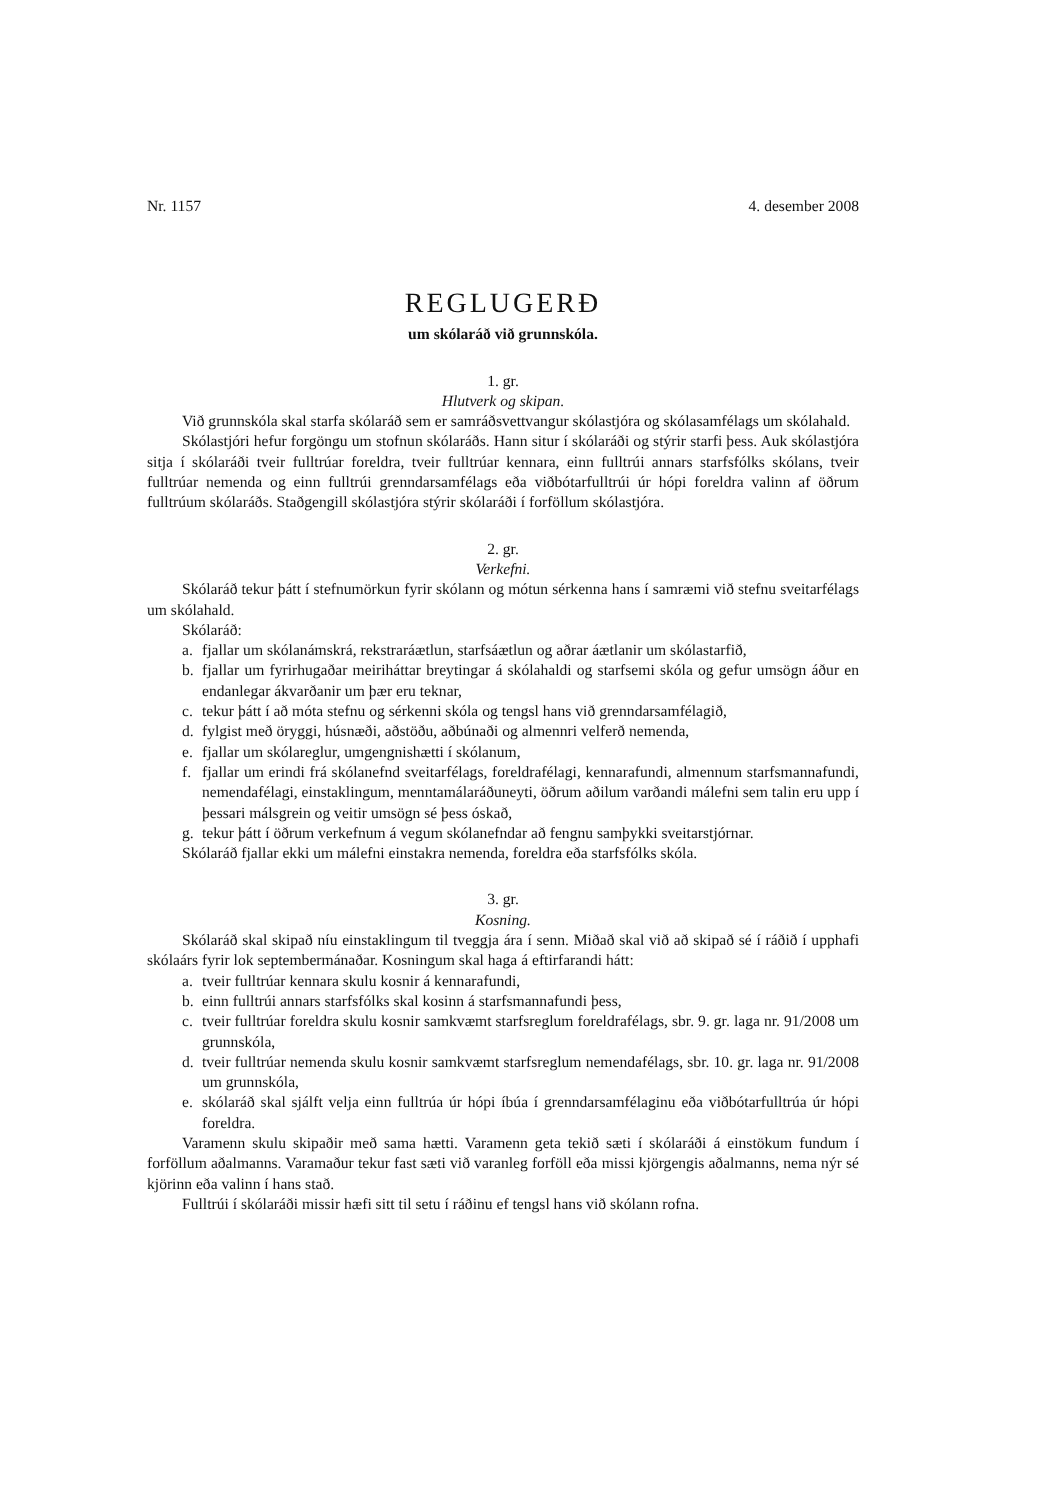Nr. 1157 4. desember 2008
REGLUGERÐ
um skólaráð við grunnskóla.
1. gr.
Hlutverk og skipan.
Við grunnskóla skal starfa skólaráð sem er samráðsvettvangur skólastjóra og skóla­samfélags um skólahald.
Skólastjóri hefur forgöngu um stofnun skólaráðs. Hann situr í skólaráði og stýrir starfi þess. Auk skólastjóra sitja í skólaráði tveir fulltrúar foreldra, tveir fulltrúar kennara, einn fulltrúi annars starfsfólks skólans, tveir fulltrúar nemenda og einn fulltrúi grenndarsamfélags eða viðbótarfulltrúi úr hópi foreldra valinn af öðrum fulltrúum skólaráðs. Staðgengill skólastjóra stýrir skólaráði í forföllum skólastjóra.
2. gr.
Verkefni.
Skólaráð tekur þátt í stefnumörkun fyrir skólann og mótun sérkenna hans í samræmi við stefnu sveitarfélags um skólahald.
Skólaráð:
a. fjallar um skólanámskrá, rekstraráætlun, starfsáætlun og aðrar áætlanir um skólastarfið,
b. fjallar um fyrirhugaðar meiriháttar breytingar á skólahaldi og starfsemi skóla og gefur umsögn áður en endanlegar ákvarðanir um þær eru teknar,
c. tekur þátt í að móta stefnu og sérkenni skóla og tengsl hans við grenndarsamfélagið,
d. fylgist með öryggi, húsnæði, aðstöðu, aðbúnaði og almennri velferð nemenda,
e. fjallar um skólareglur, umgengnishætti í skólanum,
f. fjallar um erindi frá skólanefnd sveitarfélags, foreldrafélagi, kennarafundi, almennum starfsmannafundi, nemendafélagi, einstaklingum, menntamálaráðuneyti, öðrum aðilum varðandi málefni sem talin eru upp í þessari málsgrein og veitir umsögn sé þess óskað,
g. tekur þátt í öðrum verkefnum á vegum skólanefndar að fengnu samþykki sveitar­stjórnar.
Skólaráð fjallar ekki um málefni einstakra nemenda, foreldra eða starfsfólks skóla.
3. gr.
Kosning.
Skólaráð skal skipað níu einstaklingum til tveggja ára í senn. Miðað skal við að skipað sé í ráðið í upphafi skólaárs fyrir lok septembermánaðar. Kosningum skal haga á eftirfarandi hátt:
a. tveir fulltrúar kennara skulu kosnir á kennarafundi,
b. einn fulltrúi annars starfsfólks skal kosinn á starfsmannafundi þess,
c. tveir fulltrúar foreldra skulu kosnir samkvæmt starfsreglum foreldrafélags, sbr. 9. gr. laga nr. 91/2008 um grunnskóla,
d. tveir fulltrúar nemenda skulu kosnir samkvæmt starfsreglum nemendafélags, sbr. 10. gr. laga nr. 91/2008 um grunnskóla,
e. skólaráð skal sjálft velja einn fulltrúa úr hópi íbúa í grenndarsamfélaginu eða viðbótar­fulltrúa úr hópi foreldra.
Varamenn skulu skipaðir með sama hætti. Varamenn geta tekið sæti í skólaráði á ein­stökum fundum í forföllum aðalmanns. Varamaður tekur fast sæti við varanleg forföll eða missi kjörgengis aðalmanns, nema nýr sé kjörinn eða valinn í hans stað.
Fulltrúi í skólaráði missir hæfi sitt til setu í ráðinu ef tengsl hans við skólann rofna.